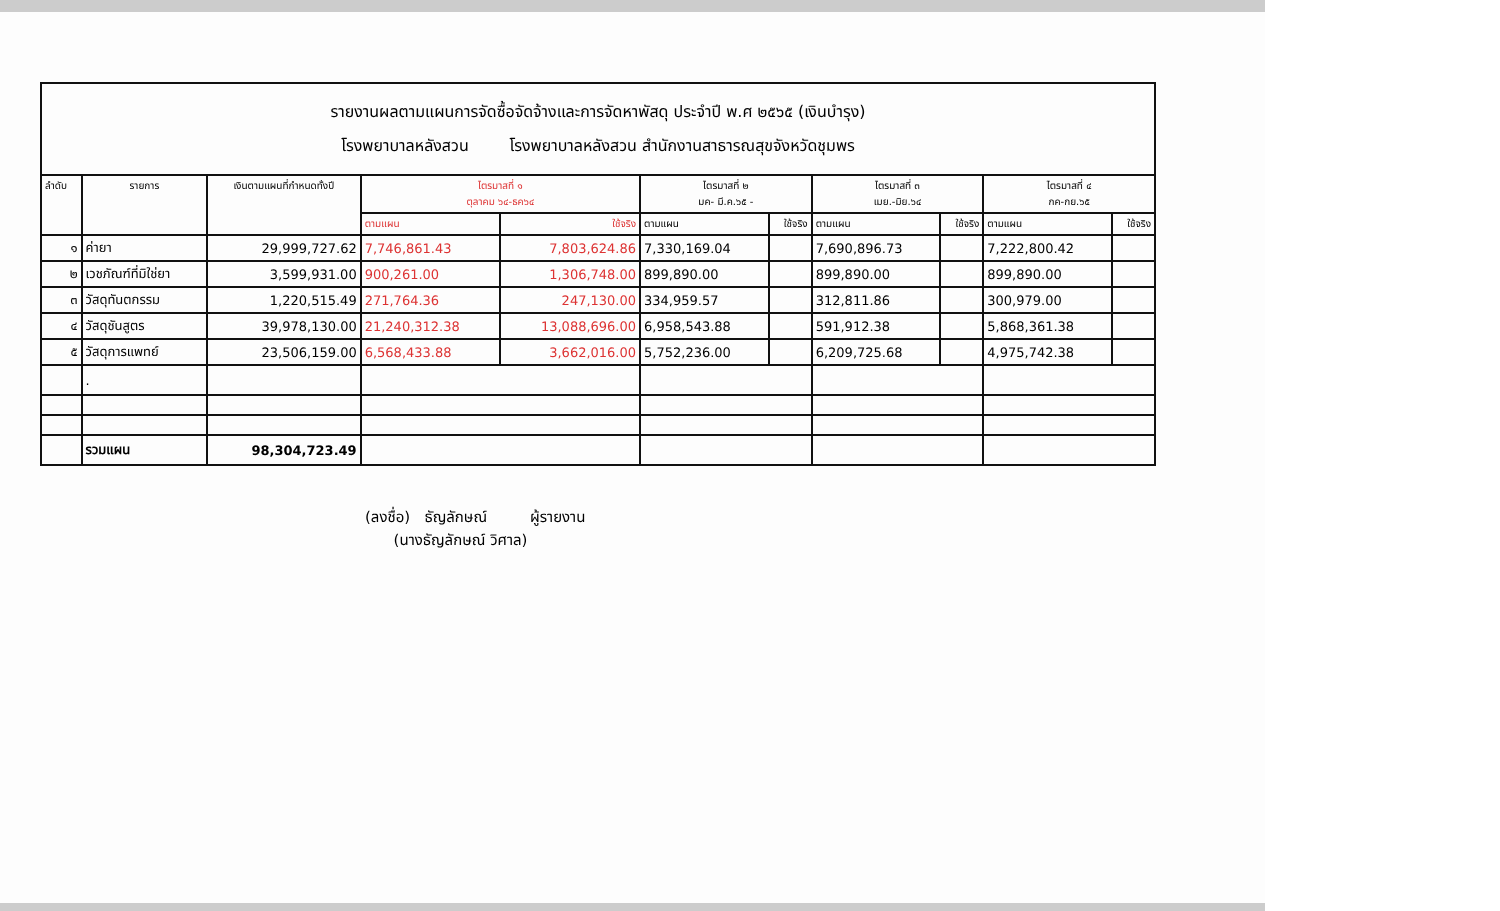| รายงานผลตามแผนการจัดซื้อจัดจ้างและการจัดหาพัสดุ ประจำปี พ.ศ ๒๕๖๕ (เงินบำรุง) โรงพยาบาลหลังสวน โรงพยาบาลหลังสวน สำนักงานสาธารณสุขจังหวัดชุมพร | | | | | | | | | | |
| ลำดับ | รายการ | เงินตามแผนที่กำหนดทั้งปี | ไตรมาสที่ ๑ ตุลาคม ๖๔-ธค๖๔ | | ไตรมาสที่ ๒ มค- มี.ค.๖๕ - | | ไตรมาสที่ ๓ เมย.-มิย.๖๔ | | ไตรมาสที่ ๔ กค-กย.๖๕ | |
| | | | ตามแผน | ใช้จริง | ตามแผน | ใช้จริง | ตามแผน | ใช้จริง | ตามแผน | ใช้จริง |
| ๑ | ค่ายา | 29,999,727.62 | 7,746,861.43 | 7,803,624.86 | 7,330,169.04 | | 7,690,896.73 | | 7,222,800.42 | |
| ๒ | เวชภัณฑ์ที่มิใช่ยา | 3,599,931.00 | 900,261.00 | 1,306,748.00 | 899,890.00 | | 899,890.00 | | 899,890.00 | |
| ๓ | วัสดุทันตกรรม | 1,220,515.49 | 271,764.36 | 247,130.00 | 334,959.57 | | 312,811.86 | | 300,979.00 | |
| ๔ | วัสดุชันสูตร | 39,978,130.00 | 21,240,312.38 | 13,088,696.00 | 6,958,543.88 | | 591,912.38 | | 5,868,361.38 | |
| ๕ | วัสดุการแพทย์ | 23,506,159.00 | 6,568,433.88 | 3,662,016.00 | 5,752,236.00 | | 6,209,725.68 | | 4,975,742.38 | |
| | . | | | | | | | | | |
| | รวมแผน | 98,304,723.49 | | | | | | | | |
(ลงชื่อ) ธัญลักษณ์ ผู้รายงาน
(นางธัญลักษณ์ วิศาล)